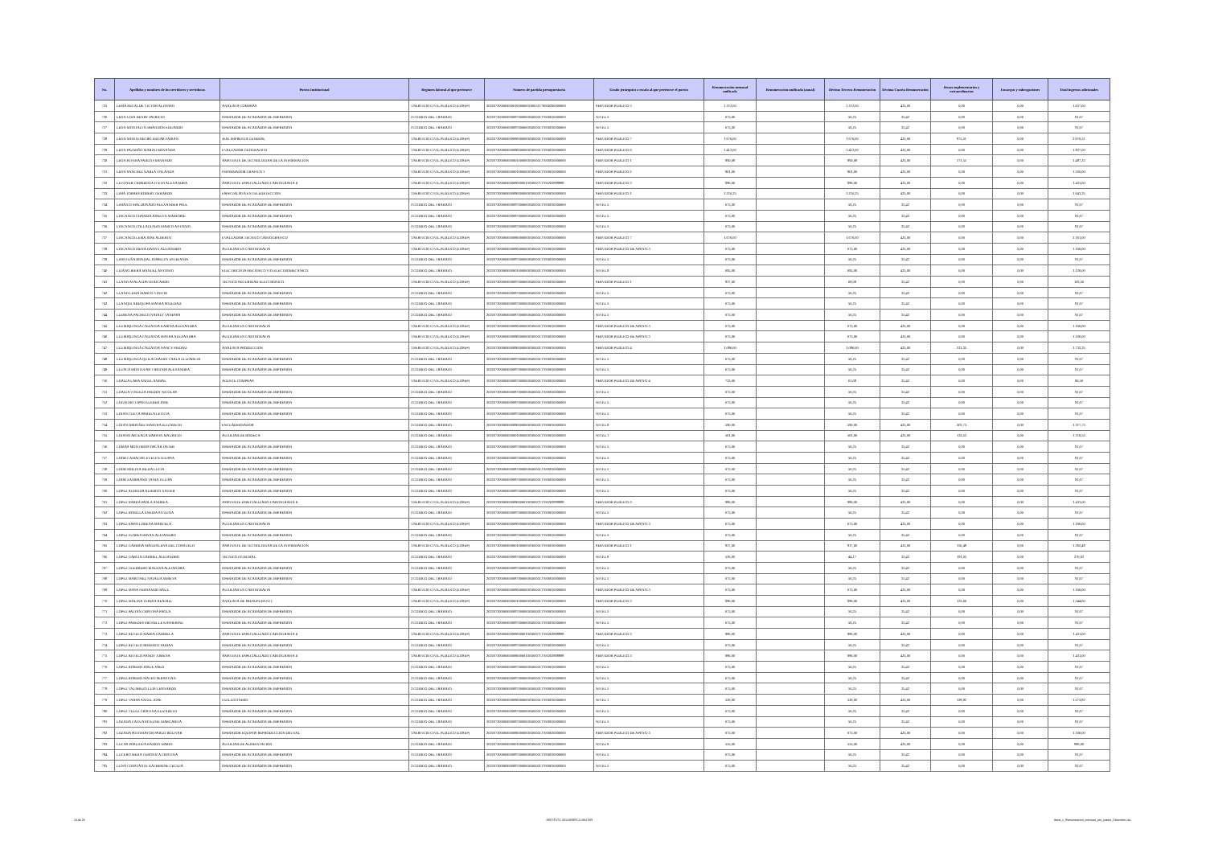| No. | Apellidos y nombres de los servidores y servidoras | Puesto Institucional | Regimen laboral al que pertenece | Número de partida presupuestaria | Grado jerárquico o escala al que pertenece el puesto | Remuneración mensual unificada | Remuneración unificada (anual) | Décimo Tercera Remuneración | Décima Cuarta Remuneración | Horas suplementarias y extraordinarias | Encargos y subrogaciones | Total ingresos adicionales |
| --- | --- | --- | --- | --- | --- | --- | --- | --- | --- | --- | --- | --- |
| 725 | LEMA RECALDE VICTOR ALFONSO | ANALISTA COMPRAS | 1.SERVICIO CIVIL PUBLICO (LOSEP) | 202207200000000010000000100051170000200000000 | SERVIDOR PUBLICO 5 | 1.212,00 | | 1.212,00 | 425,00 | 0,00 | 0,00 | 1.637,00 |
| 726 | LEON LOJA HENRY PATRICIO | OPERADOR DE ACABADOS DE IMPRESION | 2.CODIGO DEL TRABAJO | 202207200000000087000000050005117000010000000 | NIVEL 5 | 675,00 | | 56,25 | 35,42 | 0,00 | 0,00 | 91,67 |
| 727 | LEON MONTALVO BRANDON EDUARDO | OPERADOR DE ACABADOS DE IMPRESION | 2.CODIGO DEL TRABAJO | 202207200000000087000000050005117000010000000 | NIVEL 5 | 675,00 | | 56,25 | 35,42 | 0,00 | 0,00 | 91,67 |
| 728 | LEON MONTENEGRO EDGAR FABIAN | JEFE IMPRENTA GENERAL | 1.SERVICIO CIVIL PUBLICO (LOSEP) | 202207200000000086000000010005117000010000000 | SERVIDOR PUBLICO 7 | 1.676,00 | | 1.676,00 | 425,00 | 875,51 | 0,00 | 2.976,51 |
| 729 | LEON PAZMIÑO MARIA FERNANDA | EVALUADOR GEOGRAFICO | 1.SERVICIO CIVIL PUBLICO (LOSEP) | 202207200000000086000000010005117000010000000 | SERVIDOR PUBLICO 6 | 1.412,00 | | 1.412,00 | 425,00 | 0,00 | 0,00 | 1.837,00 |
| 730 | LEON RIVERA PABLO FERNANDO | ASISTENTE DE TECNOLOGIAS DE LA INFORMACION | 1.SERVICIO CIVIL PUBLICO (LOSEP) | 202207200000000001000000010005117000010000000 | SERVIDOR PUBLICO 1 | 890,68 | | 890,68 | 425,00 | 171,55 | 0,00 | 1.487,23 |
| 731 | LEON SANCHEZ KARLA YOLANDA | INFORMADOR GRAFICO 1 | 1.SERVICIO CIVIL PUBLICO (LOSEP) | 202207200000000001000000010005117000010000000 | SERVIDOR PUBLICO 2 | 901,00 | | 901,00 | 425,00 | 0,00 | 0,00 | 1.326,00 |
| 732 | LEVOYER CHIRIBOGA IVETH ALEXANDRA | ASISTENTE ESPECIALIZADO CARTOGRAFIA II | 1.SERVICIO CIVIL PUBLICO (LOSEP) | 20220720000000008600001001000711700202888888 | SERVIDOR PUBLICO 3 | 986,00 | | 986,00 | 425,00 | 0,00 | 0,00 | 1.411,00 |
| 733 | LIMA TORRES ROBERT GERARDO | ESPECIALISTA EN TELEDETECCION | 1.SERVICIO CIVIL PUBLICO (LOSEP) | 202207200000000086000000010005117000010000000 | SERVIDOR PUBLICO 1 | 1.216,35 | | 1.216,35 | 425,00 | 0,00 | 0,00 | 1.641,35 |
| 734 | LIMAICO MALDONADO ALEXANDER PAUL | OPERADOR DE ACABADOS DE IMPRESION | 2.CODIGO DEL TRABAJO | 202207200000000087000000050005117000010000000 | NIVEL 5 | 675,00 | | 56,25 | 35,42 | 0,00 | 0,00 | 91,67 |
| 735 | LINCANGO CHAMBA JOSELYN MARJORIE | OPERADOR DE ACABADOS DE IMPRESION | 2.CODIGO DEL TRABAJO | 202207200000000087000000050005117000010000000 | NIVEL 5 | 675,00 | | 56,25 | 35,42 | 0,00 | 0,00 | 91,67 |
| 736 | LINCANGO COLLAGUAZO MARCO ANTONIO | OPERADOR DE ACABADOS DE IMPRESION | 2.CODIGO DEL TRABAJO | 202207200000000087000000050005117000010000000 | NIVEL 5 | 675,00 | | 56,25 | 35,42 | 0,00 | 0,00 | 91,67 |
| 737 | LINCANGO LEMA JOSE ALBERTO | EVALUADOR TECNICO CARTOGRAFICO | 1.SERVICIO CIVIL PUBLICO (LOSEP) | 202207200000000086000000010005117000010000000 | SERVIDOR PUBLICO 7 | 1.676,00 | | 1.676,00 | 425,00 | 0,00 | 0,00 | 2.101,00 |
| 738 | LINCANGO MENA DANNY ALEJANDRO | AUXILIAR EN CARTOGRAFIA | 1.SERVICIO CIVIL PUBLICO (LOSEP) | 202207200000000086000000010005117000010000000 | SERVIDOR PUBLICO DE APOYO 3 | 675,00 | | 675,00 | 425,00 | 0,00 | 0,00 | 1.100,00 |
| 739 | LISINTUÑA RONDAL JOSSELYN ESTEFANIA | OPERADOR DE ACABADOS DE IMPRESION | 2.CODIGO DEL TRABAJO | 202207200000000087000000050005117000010000000 | NIVEL 5 | 675,00 | | 56,25 | 35,42 | 0,00 | 0,00 | 91,67 |
| 740 | LIZANO RIERA MANUEL ANTONIO | ELECTRICISTA MECANICO Y/O ELECTROMECANICO | 2.CODIGO DEL TRABAJO | 202207200000000001000000010005117000010000000 | NIVEL 9 | 695,00 | | 695,00 | 425,00 | 0,00 | 0,00 | 1.120,00 |
| 741 | LLANO AYALA DAVID RICARDO | TECNICO SEGURIDAD ELECTRONICO | 1.SERVICIO CIVIL PUBLICO (LOSEP) | 202207200000000087000000050005117000010000000 | SERVIDOR PUBLICO 1 | 817,00 | | 68,08 | 35,42 | 0,00 | 0,00 | 103,50 |
| 742 | LLANO LEMA MARCO VINICIO | OPERADOR DE ACABADOS DE IMPRESION | 2.CODIGO DEL TRABAJO | 202207200000000087000000050005117000010000000 | NIVEL 5 | 675,00 | | 56,25 | 35,42 | 0,00 | 0,00 | 91,67 |
| 743 | LLANQUI AREQUIPA MAYRA SOLEDAD | OPERADOR DE ACABADOS DE IMPRESION | 2.CODIGO DEL TRABAJO | 202207200000000087000000050005117000010000000 | NIVEL 5 | 675,00 | | 56,25 | 35,42 | 0,00 | 0,00 | 91,67 |
| 744 | LLERENA PACHECO NATALY VANESSA | OPERADOR DE ACABADOS DE IMPRESION | 2.CODIGO DEL TRABAJO | 202207200000000087000000050005117000010000000 | NIVEL 5 | 675,00 | | 56,25 | 35,42 | 0,00 | 0,00 | 91,67 |
| 745 | LLUMIQUINGA CAIZATOA KARINA ALEXANDRA | AUXILIAR EN CARTOGRAFIA | 1.SERVICIO CIVIL PUBLICO (LOSEP) | 202207200000000086000000010005117000010000000 | SERVIDOR PUBLICO DE APOYO 3 | 675,00 | | 675,00 | 425,00 | 0,00 | 0,00 | 1.100,00 |
| 746 | LLUMIQUINGA CAIZATOA MAYRA ALEXANDRA | AUXILIAR EN CARTOGRAFIA | 1.SERVICIO CIVIL PUBLICO (LOSEP) | 202207200000000086000000010005117000010000000 | SERVIDOR PUBLICO DE APOYO 3 | 675,00 | | 675,00 | 425,00 | 0,00 | 0,00 | 1.100,00 |
| 747 | LLUMIQUINGA CAIZATOA NANCY PIEDAD | ANALISTA PRODUCCION | 1.SERVICIO CIVIL PUBLICO (LOSEP) | 202207200000000086000000010005117000010000000 | SERVIDOR PUBLICO 4 | 1.086,00 | | 1.086,00 | 425,00 | 221,35 | 0,00 | 1.732,35 |
| 748 | LLUMIQUINGA QUILACHAMIN CARLA ELIZABETH | OPERADOR DE ACABADOS DE IMPRESION | 2.CODIGO DEL TRABAJO | 202207200000000087000000050005117000010000000 | NIVEL 5 | 675,00 | | 56,25 | 35,42 | 0,00 | 0,00 | 91,67 |
| 749 | LLUSCA MONTUFAR VIRGINIA ALEXANDRA | OPERADOR DE ACABADOS DE IMPRESION | 2.CODIGO DEL TRABAJO | 202207200000000087000000050005117000010000000 | NIVEL 5 | 675,00 | | 56,25 | 35,42 | 0,00 | 0,00 | 91,67 |
| 750 | LOAIZA LARA ANGEL ANIBAL | AGENTE COMPRAS | 1.SERVICIO CIVIL PUBLICO (LOSEP) | 202207200000000087000000050005117000010000000 | SERVIDOR PUBLICO DE APOYO 4 | 733,00 | | 61,08 | 35,42 | 0,00 | 0,00 | 96,50 |
| 751 | LOAIZA VINUEZA FREDDY NICOLAS | OPERADOR DE ACABADOS DE IMPRESION | 2.CODIGO DEL TRABAJO | 202207200000000087000000050005117000010000000 | NIVEL 5 | 675,00 | | 56,25 | 35,42 | 0,00 | 0,00 | 91,67 |
| 752 | LOGACHO TIPAN KLEBER JOSE | OPERADOR DE ACABADOS DE IMPRESION | 2.CODIGO DEL TRABAJO | 202207200000000087000000050005117000010000000 | NIVEL 5 | 675,00 | | 56,25 | 35,42 | 0,00 | 0,00 | 91,67 |
| 753 | LOJAN CUEVA PAMELA LETICIA | OPERADOR DE ACABADOS DE IMPRESION | 2.CODIGO DEL TRABAJO | 202207200000000087000000050005117000010000000 | NIVEL 5 | 675,00 | | 56,25 | 35,42 | 0,00 | 0,00 | 91,67 |
| 754 | LOJAN ORDOÑEZ MARTHA ELIZABETH | ENCUADERNADOR | 2.CODIGO DEL TRABAJO | 202207200000000086000000010005117000010000000 | NIVEL 9 | 590,00 | | 590,00 | 425,00 | 302,73 | 0,00 | 1.317,73 |
| 755 | LOJANO ARTEAGA DARWIN MAURICIO | AUXILIAR DE BODEGA | 2.CODIGO DEL TRABAJO | 202207200000000001000000010005117000010000000 | NIVEL 1 | 561,00 | | 561,00 | 425,00 | 133,52 | 0,00 | 1.119,52 |
| 756 | LOMAS MONTEROS OSCAR JAVIER | OPERADOR DE ACABADOS DE IMPRESION | 2.CODIGO DEL TRABAJO | 202207200000000087000000050005117000010000000 | NIVEL 5 | 675,00 | | 56,25 | 35,42 | 0,00 | 0,00 | 91,67 |
| 757 | LOOR CAMACHO EVELYN JULISSA | OPERADOR DE ACABADOS DE IMPRESION | 2.CODIGO DEL TRABAJO | 202207200000000087000000050005117000010000000 | NIVEL 5 | 675,00 | | 56,25 | 35,42 | 0,00 | 0,00 | 91,67 |
| 758 | LOOR MOLINA HILDA LUCIA | OPERADOR DE ACABADOS DE IMPRESION | 2.CODIGO DEL TRABAJO | 202207200000000087000000050005117000010000000 | NIVEL 5 | 675,00 | | 56,25 | 35,42 | 0,00 | 0,00 | 91,67 |
| 759 | LOOR ZAMBRANO TANIA YULISA | OPERADOR DE ACABADOS DE IMPRESION | 2.CODIGO DEL TRABAJO | 202207200000000087000000050005117000010000000 | NIVEL 5 | 675,00 | | 56,25 | 35,42 | 0,00 | 0,00 | 91,67 |
| 760 | LOPEZ ALMEIDA ALBERTO XAVIER | OPERADOR DE ACABADOS DE IMPRESION | 2.CODIGO DEL TRABAJO | 202207200000000087000000050005117000010000000 | NIVEL 5 | 675,00 | | 56,25 | 35,42 | 0,00 | 0,00 | 91,67 |
| 761 | LOPEZ BARBA PAOLA ANDREA | ASISTENTE ESPECIALIZADO CARTOGRAFIA II | 1.SERVICIO CIVIL PUBLICO (LOSEP) | 20220720000000008600001001000711700202888888 | SERVIDOR PUBLICO 3 | 986,00 | | 986,00 | 425,00 | 0,00 | 0,00 | 1.411,00 |
| 762 | LOPEZ BONILLA ENEIDA SIVILINA | OPERADOR DE ACABADOS DE IMPRESION | 2.CODIGO DEL TRABAJO | 202207200000000087000000050005117000010000000 | NIVEL 5 | 675,00 | | 56,25 | 35,42 | 0,00 | 0,00 | 91,67 |
| 763 | LOPEZ ESPIN LORENA MARCELA | AUXILIAR EN CARTOGRAFIA | 1.SERVICIO CIVIL PUBLICO (LOSEP) | 202207200000000086000000010005117000010000000 | SERVIDOR PUBLICO DE APOYO 3 | 675,00 | | 675,00 | 425,00 | 0,00 | 0,00 | 1.100,00 |
| 764 | LOPEZ FLORES BRYAN ALEJANDRO | OPERADOR DE ACABADOS DE IMPRESION | 2.CODIGO DEL TRABAJO | 202207200000000087000000050005117000010000000 | NIVEL 5 | 675,00 | | 56,25 | 35,42 | 0,00 | 0,00 | 91,67 |
| 765 | LOPEZ GAMBOA MAGDALENA DEL CONSUELO | ASISTENTE DE TECNOLOGIAS DE LA INFORMACION | 1.SERVICIO CIVIL PUBLICO (LOSEP) | 202207200000000001000000010005117000010000000 | SERVIDOR PUBLICO 1 | 817,00 | | 817,00 | 425,00 | 150,48 | 0,00 | 1.392,48 |
| 766 | LOPEZ GARCIA GABRIEL ALEJANDRO | TECNICO INTEGRAL | 2.CODIGO DEL TRABAJO | 202207200000000087000000050005117000010000000 | NIVEL 8 | 530,00 | | 44,17 | 35,42 | 191,05 | 0,00 | 270,63 |
| 767 | LOPEZ GUERRERO MALENA ALEJANDRA | OPERADOR DE ACABADOS DE IMPRESION | 2.CODIGO DEL TRABAJO | 202207200000000087000000050005117000010000000 | NIVEL 5 | 675,00 | | 56,25 | 35,42 | 0,00 | 0,00 | 91,67 |
| 768 | LOPEZ MARTINEZ NATALIA MIREYA | OPERADOR DE ACABADOS DE IMPRESION | 2.CODIGO DEL TRABAJO | 202207200000000087000000050005117000010000000 | NIVEL 5 | 675,00 | | 56,25 | 35,42 | 0,00 | 0,00 | 91,67 |
| 769 | LOPEZ MAYA FERNANDO RAUL | AUXILIAR EN CARTOGRAFIA | 1.SERVICIO CIVIL PUBLICO (LOSEP) | 202207200000000086000000010005117000010000000 | SERVIDOR PUBLICO DE APOYO 3 | 675,00 | | 675,00 | 425,00 | 0,00 | 0,00 | 1.100,00 |
| 770 | LOPEZ MOLINA TERESA BEATRIZ | ANALISTA DE PRESUPUESTO 1 | 1.SERVICIO CIVIL PUBLICO (LOSEP) | 202207200000000001000000010005117000010000000 | SERVIDOR PUBLICO 3 | 986,00 | | 986,00 | 425,00 | 133,60 | 0,00 | 1.544,60 |
| 771 | LOPEZ PALTAN CRISTINA PAOLA | OPERADOR DE ACABADOS DE IMPRESION | 2.CODIGO DEL TRABAJO | 202207200000000087000000050005117000010000000 | NIVEL 5 | 675,00 | | 56,25 | 35,42 | 0,00 | 0,00 | 91,67 |
| 772 | LOPEZ PAREDES MICHELLE KATHERINE | OPERADOR DE ACABADOS DE IMPRESION | 2.CODIGO DEL TRABAJO | 202207200000000087000000050005117000010000000 | NIVEL 5 | 675,00 | | 56,25 | 35,42 | 0,00 | 0,00 | 91,67 |
| 773 | LOPEZ REVELO MARIA GABRIELA | ASISTENTE ESPECIALIZADO CARTOGRAFIA II | 1.SERVICIO CIVIL PUBLICO (LOSEP) | 20220720000000008600001001000711700202888888 | SERVIDOR PUBLICO 3 | 986,00 | | 986,00 | 425,00 | 0,00 | 0,00 | 1.411,00 |
| 774 | LOPEZ REVELO ROBERTO FABIAN | OPERADOR DE ACABADOS DE IMPRESION | 2.CODIGO DEL TRABAJO | 202207200000000087000000050005117000010000000 | NIVEL 5 | 675,00 | | 56,25 | 35,42 | 0,00 | 0,00 | 91,67 |
| 775 | LOPEZ REVELO SANDY XIMENA | ASISTENTE ESPECIALIZADO CARTOGRAFIA II | 1.SERVICIO CIVIL PUBLICO (LOSEP) | 20220720000000008600001001000711700202888888 | SERVIDOR PUBLICO 3 | 986,00 | | 986,00 | 425,00 | 0,00 | 0,00 | 1.411,00 |
| 776 | LOPEZ ROSERO JOSUE SAED | OPERADOR DE ACABADOS DE IMPRESION | 2.CODIGO DEL TRABAJO | 202207200000000087000000050005117000010000000 | NIVEL 5 | 675,00 | | 56,25 | 35,42 | 0,00 | 0,00 | 91,67 |
| 777 | LOPEZ ROSERO MATEO SEBASTIAN | OPERADOR DE ACABADOS DE IMPRESION | 2.CODIGO DEL TRABAJO | 202207200000000087000000050005117000010000000 | NIVEL 5 | 675,00 | | 56,25 | 35,42 | 0,00 | 0,00 | 91,67 |
| 778 | LOPEZ VALAREZO LUIS LEONARDO | OPERADOR DE ACABADOS DE IMPRESION | 2.CODIGO DEL TRABAJO | 202207200000000087000000050005117000010000000 | NIVEL 5 | 675,00 | | 56,25 | 35,42 | 0,00 | 0,00 | 91,67 |
| 779 | LOPEZ VARAS ANGEL JOSE | GUILLOTINERO | 2.CODIGO DEL TRABAJO | 202207200000000086000000010005117000010000000 | NIVEL 1 | 520,00 | | 520,00 | 425,00 | 128,82 | 0,00 | 1.073,82 |
| 780 | LOPEZ VELEZ CRISTINA ELIZABETH | OPERADOR DE ACABADOS DE IMPRESION | 2.CODIGO DEL TRABAJO | 202207200000000087000000050005117000010000000 | NIVEL 5 | 675,00 | | 56,25 | 35,42 | 0,00 | 0,00 | 91,67 |
| 781 | LOZADA CAGUANO ELSIE MARGARITA | OPERADOR DE ACABADOS DE IMPRESION | 2.CODIGO DEL TRABAJO | 202207200000000087000000050005117000010000000 | NIVEL 5 | 675,00 | | 56,25 | 35,42 | 0,00 | 0,00 | 91,67 |
| 782 | LOZADA SOTOMAYOR PABLO BOLIVAR | OPERADOR EQUIPOS REPRODUCCION DIGITAL | 1.SERVICIO CIVIL PUBLICO (LOSEP) | 202207200000000086000000010005117000020000000 | SERVIDOR PUBLICO DE APOYO 3 | 675,00 | | 675,00 | 425,00 | 0,00 | 0,00 | 1.100,00 |
| 783 | LUCAS POSLIGUA RAMON DARIO | AUXILIAR DE ALIMENTACION | 2.CODIGO DEL TRABAJO | 202207200000000001000000010005117000010000000 | NIVEL 9 | 555,00 | | 555,00 | 425,00 | 0,00 | 0,00 | 980,00 |
| 784 | LUCERO MEJIA VERONICA CRISTINA | OPERADOR DE ACABADOS DE IMPRESION | 2.CODIGO DEL TRABAJO | 202207200000000087000000050005117000010000000 | NIVEL 5 | 675,00 | | 56,25 | 35,42 | 0,00 | 0,00 | 91,67 |
| 785 | LUNA CONSTANTE KATHERINE CECILIA | OPERADOR DE ACABADOS DE IMPRESION | 2.CODIGO DEL TRABAJO | 202207200000000087000000050005117000010000000 | NIVEL 5 | 675,00 | | 56,25 | 35,42 | 0,00 | 0,00 | 91,67 |
13 de 26 INSTITUTO GEOGRÁFICO MILITAR literal_c_Remuneracion_mensual_por_puesto_Diciembre.xlsx